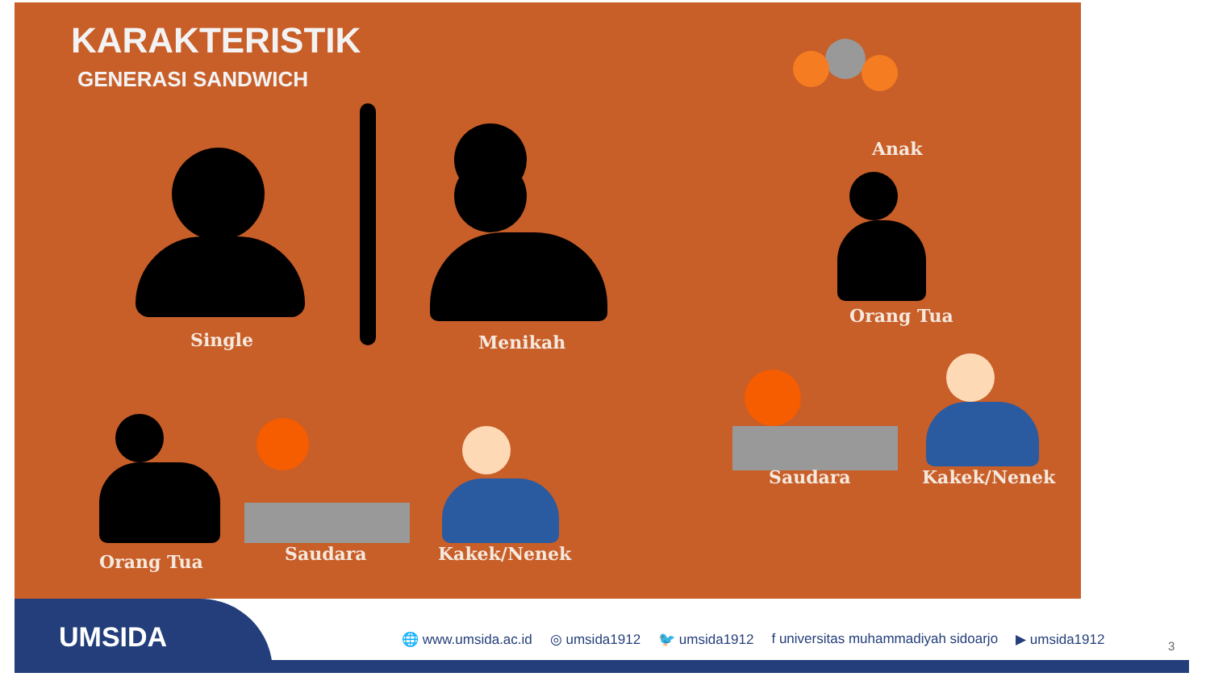KARAKTERISTIK
GENERASI SANDWICH
Single Menikah
Anak
Orang Tua
Saudara Kakek/Nenek
Orang Tua Saudara Kakek/Nenek
UMSIDA
🌐 www.umsida.ac.id ◎ umsida1912 🐦 umsida1912 f universitas muhammadiyah sidoarjo ▶ umsida1912
3